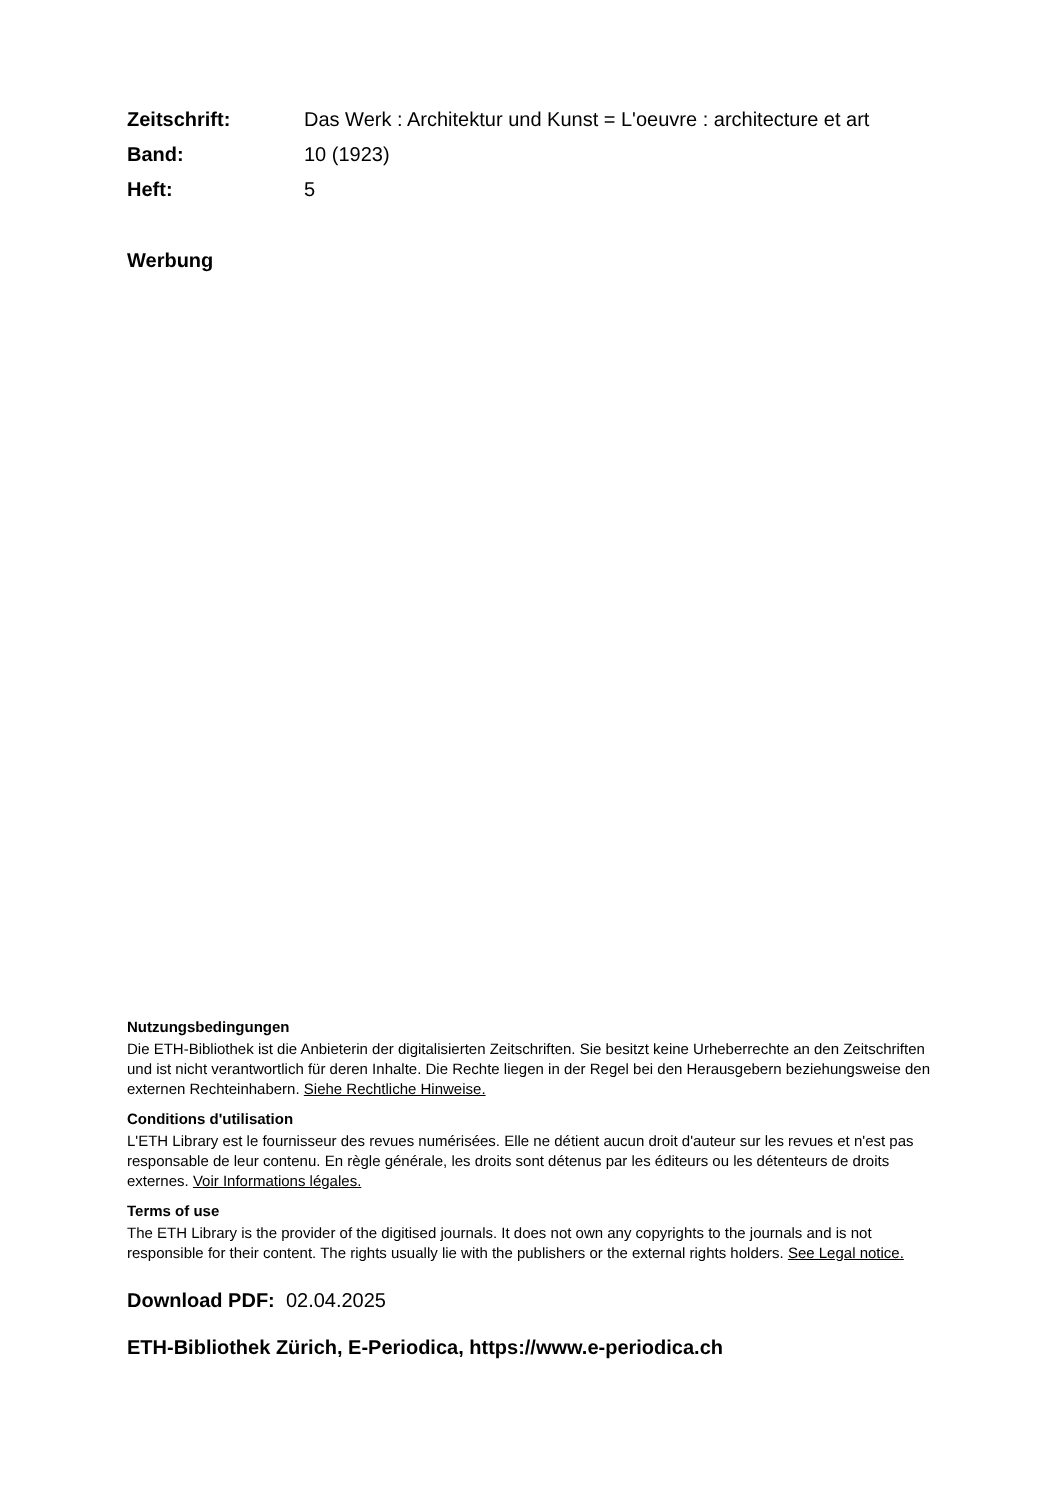Zeitschrift: Das Werk : Architektur und Kunst = L'oeuvre : architecture et art Band: 10 (1923) Heft: 5
Werbung
Nutzungsbedingungen
Die ETH-Bibliothek ist die Anbieterin der digitalisierten Zeitschriften. Sie besitzt keine Urheberrechte an den Zeitschriften und ist nicht verantwortlich für deren Inhalte. Die Rechte liegen in der Regel bei den Herausgebern beziehungsweise den externen Rechteinhabern. Siehe Rechtliche Hinweise.
Conditions d'utilisation
L'ETH Library est le fournisseur des revues numérisées. Elle ne détient aucun droit d'auteur sur les revues et n'est pas responsable de leur contenu. En règle générale, les droits sont détenus par les éditeurs ou les détenteurs de droits externes. Voir Informations légales.
Terms of use
The ETH Library is the provider of the digitised journals. It does not own any copyrights to the journals and is not responsible for their content. The rights usually lie with the publishers or the external rights holders. See Legal notice.
Download PDF: 02.04.2025
ETH-Bibliothek Zürich, E-Periodica, https://www.e-periodica.ch